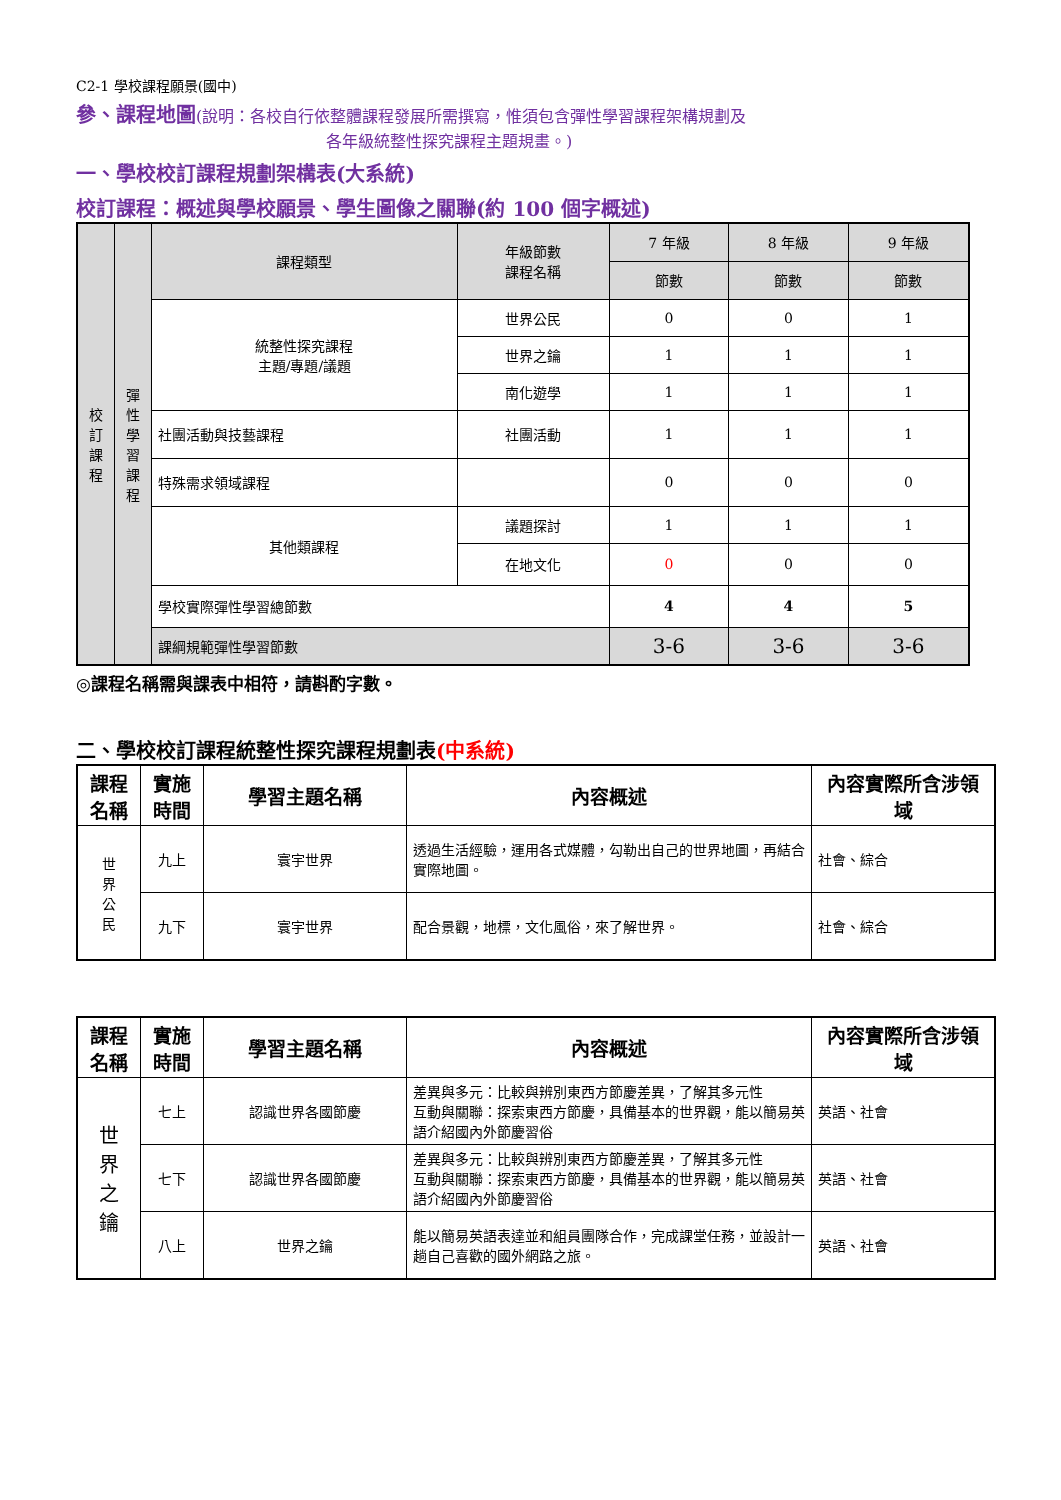C2-1 學校課程願景(國中)
參、課程地圖(說明：各校自行依整體課程發展所需撰寫，惟須包含彈性學習課程架構規劃及
各年級統整性探究課程主題規畫。)
一、學校校訂課程規劃架構表(大系統)
校訂課程：概述與學校願景、學生圖像之關聯(約 100 個字概述)
| 校 訂 課 程 | 彈 性 學 習 課 程 | 課程類型 | 年級節數 課程名稱 | 7 年級 | 8 年級 | 9 年級 |
| | | | | 節數 | 節數 | 節數 |
| | | 統整性探究課程 主題/專題/議題 | 世界公民 | 0 | 0 | 1 |
| | | | 世界之鑰 | 1 | 1 | 1 |
| | | | 南化遊學 | 1 | 1 | 1 |
| | | 社團活動與技藝課程 | 社團活動 | 1 | 1 | 1 |
| | | 特殊需求領域課程 | | 0 | 0 | 0 |
| | | 其他類課程 | 議題探討 | 1 | 1 | 1 |
| | | | 在地文化 | 0 | 0 | 0 |
| | | 學校實際彈性學習總節數 | | 4 | 4 | 5 |
| | | 課綱規範彈性學習節數 | | 3-6 | 3-6 | 3-6 |
◎課程名稱需與課表中相符，請斟酌字數。
二、學校校訂課程統整性探究課程規劃表(中系統)
| 課程名稱 | 實施時間 | 學習主題名稱 | 內容概述 | 內容實際所含涉領域 |
| --- | --- | --- | --- | --- |
| 世 界 公 民 | 九上 | 寰宇世界 | 透過生活經驗，運用各式媒體，勾勒出自己的世界地圖，再結合實際地圖。 | 社會、綜合 |
| | 九下 | 寰宇世界 | 配合景觀，地標，文化風俗，來了解世界。 | 社會、綜合 |
| 課程名稱 | 實施時間 | 學習主題名稱 | 內容概述 | 內容實際所含涉領域 |
| --- | --- | --- | --- | --- |
| 世 界 之 鑰 | 七上 | 認識世界各國節慶 | 差異與多元：比較與辨別東西方節慶差異，了解其多元性 互動與關聯：探索東西方節慶，具備基本的世界觀，能以簡易英語介紹國內外節慶習俗 | 英語、社會 |
| | 七下 | 認識世界各國節慶 | 差異與多元：比較與辨別東西方節慶差異，了解其多元性 互動與關聯：探索東西方節慶，具備基本的世界觀，能以簡易英語介紹國內外節慶習俗 | 英語、社會 |
| | 八上 | 世界之鑰 | 能以簡易英語表達並和組員團隊合作，完成課堂任務，並設計一趟自己喜歡的國外網路之旅。 | 英語、社會 |